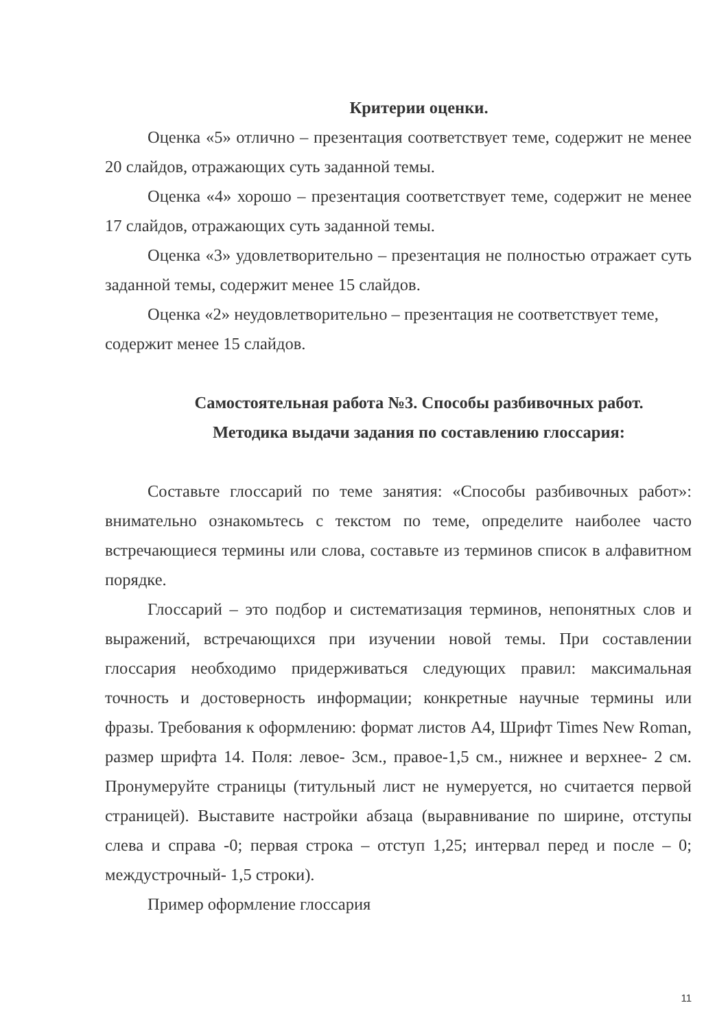Критерии оценки.
Оценка «5» отлично – презентация соответствует теме, содержит не менее 20 слайдов, отражающих суть заданной темы.
Оценка «4» хорошо – презентация соответствует теме, содержит не менее 17 слайдов, отражающих суть заданной темы.
Оценка «3» удовлетворительно – презентация не полностью отражает суть заданной темы, содержит менее 15 слайдов.
Оценка «2» неудовлетворительно – презентация не соответствует теме, содержит менее 15 слайдов.
Самостоятельная работа №3. Способы разбивочных работ.
Методика выдачи задания по составлению глоссария:
Составьте глоссарий по теме занятия: «Способы разбивочных работ»: внимательно ознакомьтесь с текстом по теме, определите наиболее часто встречающиеся термины или слова, составьте из терминов список в алфавитном порядке.
Глоссарий – это подбор и систематизация терминов, непонятных слов и выражений, встречающихся при изучении новой темы. При составлении глоссария необходимо придерживаться следующих правил: максимальная точность и достоверность информации; конкретные научные термины или фразы. Требования к оформлению: формат листов А4, Шрифт Times New Roman, размер шрифта 14. Поля: левое- 3см., правое-1,5 см., нижнее и верхнее- 2 см. Пронумеруйте страницы (титульный лист не нумеруется, но считается первой страницей). Выставите настройки абзаца (выравнивание по ширине, отступы слева и справа -0; первая строка – отступ 1,25; интервал перед и после – 0; междустрочный- 1,5 строки).
Пример оформление глоссария
11